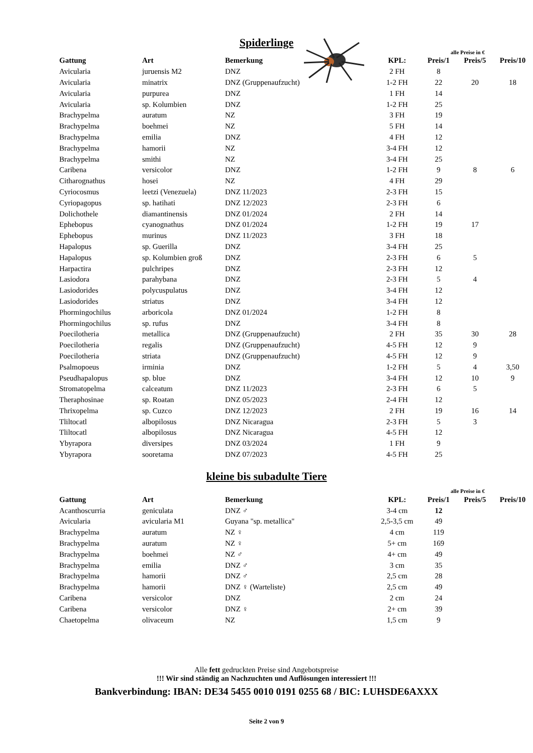Spiderlinge
alle Preise in €
| Gattung | Art | Bemerkung | KPL: | Preis/1 | Preis/5 | Preis/10 |
| --- | --- | --- | --- | --- | --- | --- |
| Avicularia | juruensis M2 | DNZ | 2 FH | 8 | | |
| Avicularia | minatrix | DNZ (Gruppenaufzucht) | 1-2 FH | 22 | 20 | 18 |
| Avicularia | purpurea | DNZ | 1 FH | 14 | | |
| Avicularia | sp. Kolumbien | DNZ | 1-2 FH | 25 | | |
| Brachypelma | auratum | NZ | 3 FH | 19 | | |
| Brachypelma | boehmei | NZ | 5 FH | 14 | | |
| Brachypelma | emilia | DNZ | 4 FH | 12 | | |
| Brachypelma | hamorii | NZ | 3-4 FH | 12 | | |
| Brachypelma | smithi | NZ | 3-4 FH | 25 | | |
| Caribena | versicolor | DNZ | 1-2 FH | 9 | 8 | 6 |
| Citharognathus | hosei | NZ | 4 FH | 29 | | |
| Cyriocosmus | leetzi (Venezuela) | DNZ 11/2023 | 2-3 FH | 15 | | |
| Cyriopagopus | sp. hatihati | DNZ 12/2023 | 2-3 FH | 6 | | |
| Dolichothele | diamantinensis | DNZ 01/2024 | 2 FH | 14 | | |
| Ephebopus | cyanognathus | DNZ 01/2024 | 1-2 FH | 19 | 17 | |
| Ephebopus | murinus | DNZ 11/2023 | 3 FH | 18 | | |
| Hapalopus | sp. Guerilla | DNZ | 3-4 FH | 25 | | |
| Hapalopus | sp. Kolumbien groß | DNZ | 2-3 FH | 6 | 5 | |
| Harpactira | pulchripes | DNZ | 2-3 FH | 12 | | |
| Lasiodora | parahybana | DNZ | 2-3 FH | 5 | 4 | |
| Lasiodorides | polycuspulatus | DNZ | 3-4 FH | 12 | | |
| Lasiodorides | striatus | DNZ | 3-4 FH | 12 | | |
| Phormingochilus | arboricola | DNZ 01/2024 | 1-2 FH | 8 | | |
| Phormingochilus | sp. rufus | DNZ | 3-4 FH | 8 | | |
| Poecilotheria | metallica | DNZ (Gruppenaufzucht) | 2 FH | 35 | 30 | 28 |
| Poecilotheria | regalis | DNZ (Gruppenaufzucht) | 4-5 FH | 12 | 9 | |
| Poecilotheria | striata | DNZ (Gruppenaufzucht) | 4-5 FH | 12 | 9 | |
| Psalmopoeus | irminia | DNZ | 1-2 FH | 5 | 4 | 3,50 |
| Pseudhapalopus | sp. blue | DNZ | 3-4 FH | 12 | 10 | 9 |
| Stromatopelma | calceatum | DNZ 11/2023 | 2-3 FH | 6 | 5 | |
| Theraphosinae | sp. Roatan | DNZ 05/2023 | 2-4 FH | 12 | | |
| Thrixopelma | sp. Cuzco | DNZ 12/2023 | 2 FH | 19 | 16 | 14 |
| Tliltocatl | albopilosus | DNZ Nicaragua | 2-3 FH | 5 | 3 | |
| Tliltocatl | albopilosus | DNZ Nicaragua | 4-5 FH | 12 | | |
| Ybyrapora | diversipes | DNZ 03/2024 | 1 FH | 9 | | |
| Ybyrapora | sooretama | DNZ 07/2023 | 4-5 FH | 25 | | |
kleine bis subadulte Tiere
alle Preise in €
| Gattung | Art | Bemerkung | KPL: | Preis/1 | Preis/5 | Preis/10 |
| --- | --- | --- | --- | --- | --- | --- |
| Acanthoscurria | geniculata | DNZ ♂ | 3-4 cm | 12 | | |
| Avicularia | avicularia M1 | Guyana "sp. metallica" | 2,5-3,5 cm | 49 | | |
| Brachypelma | auratum | NZ ♀ | 4 cm | 119 | | |
| Brachypelma | auratum | NZ ♀ | 5+ cm | 169 | | |
| Brachypelma | boehmei | NZ ♂ | 4+ cm | 49 | | |
| Brachypelma | emilia | DNZ ♂ | 3 cm | 35 | | |
| Brachypelma | hamorii | DNZ ♂ | 2,5 cm | 28 | | |
| Brachypelma | hamorii | DNZ ♀ (Warteliste) | 2,5 cm | 49 | | |
| Caribena | versicolor | DNZ | 2 cm | 24 | | |
| Caribena | versicolor | DNZ ♀ | 2+ cm | 39 | | |
| Chaetopelma | olivaceum | NZ | 1,5 cm | 9 | | |
Alle fett gedruckten Preise sind Angebotspreise
!!! Wir sind ständig an Nachzuchten und Auflösungen interessiert !!!
Bankverbindung: IBAN: DE34 5455 0010 0191 0255 68 / BIC: LUHSDE6AXXX
Seite 2 von 9